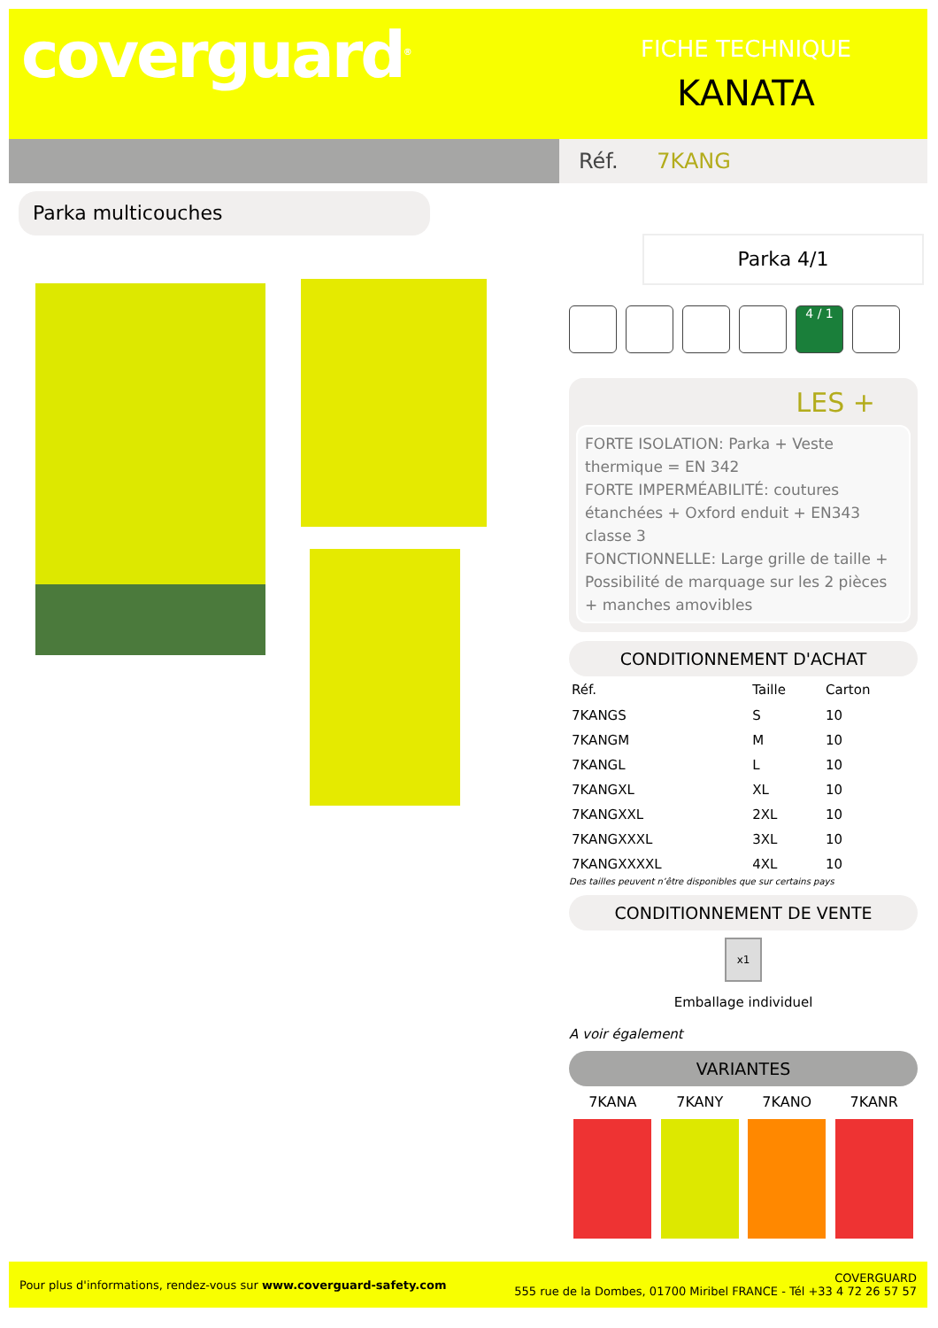coverguard<sup>®</sup>
FICHE TECHNIQUE
KANATA
Réf. 7KANG
Parka multicouches
Parka 4/1
4 / 1
LES +
FORTE ISOLATION: Parka + Veste thermique = EN 342
FORTE IMPERMÉABILITÉ: coutures étanchées + Oxford enduit + EN343 classe 3
FONCTIONNELLE: Large grille de taille + Possibilité de marquage sur les 2 pièces + manches amovibles
CONDITIONNEMENT D'ACHAT
| Réf. | Taille | Carton |
| --- | --- | --- |
| 7KANGS | S | 10 |
| 7KANGM | M | 10 |
| 7KANGL | L | 10 |
| 7KANGXL | XL | 10 |
| 7KANGXXL | 2XL | 10 |
| 7KANGXXXL | 3XL | 10 |
| 7KANGXXXXL | 4XL | 10 |
Des tailles peuvent n’être disponibles que sur certains pays
CONDITIONNEMENT DE VENTE
x1
Emballage individuel
A voir également
VARIANTES
7KANA 7KANY 7KANO 7KANR
Pour plus d'informations, rendez-vous sur www.coverguard-safety.com
COVERGUARD
555 rue de la Dombes, 01700 Miribel FRANCE - Tél +33 4 72 26 57 57